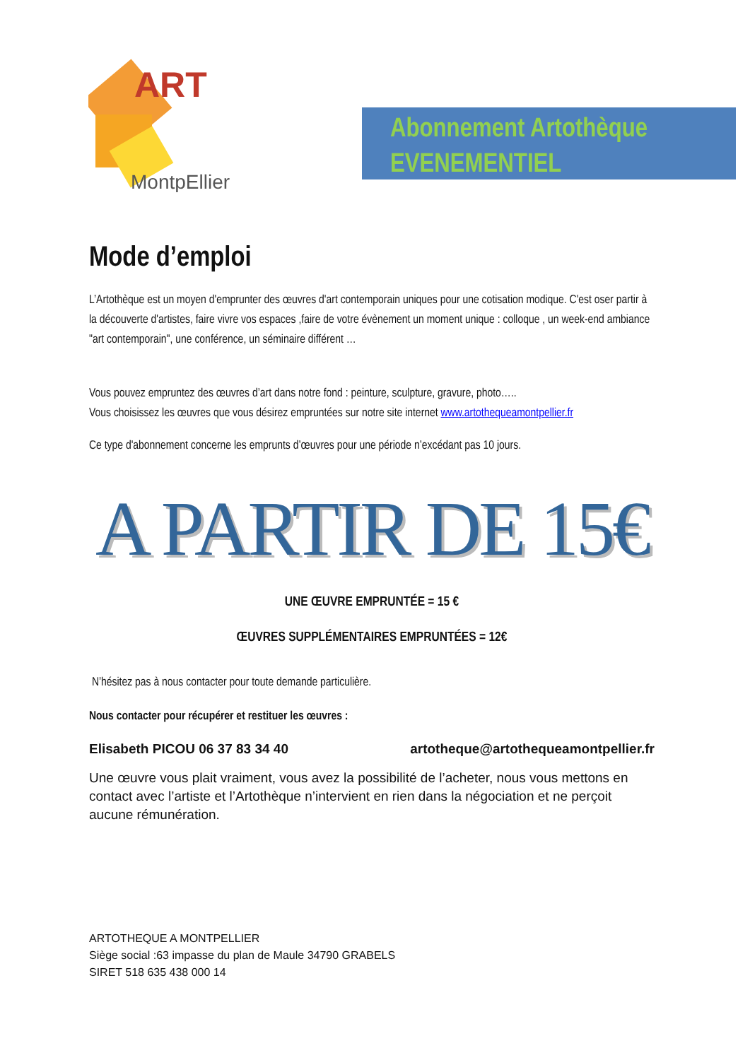ART
MontpEllier
Abonnement Artothèque
EVENEMENTIEL
Mode d’emploi
L’Artothèque est un moyen d'emprunter des œuvres d'art contemporain uniques pour une cotisation modique. C'est oser partir à la découverte d'artistes, faire vivre vos espaces ,faire de votre évènement un moment unique : colloque , un week-end ambiance "art contemporain", une conférence, un séminaire différent …
Vous pouvez empruntez des œuvres d’art dans notre fond : peinture, sculpture, gravure, photo…..
Vous choisissez les œuvres que vous désirez empruntées sur notre site internet www.artothequeamontpellier.fr
Ce type d'abonnement concerne les emprunts d’œuvres pour une période n’excédant pas 10 jours.
A PARTIR DE 15€
UNE ŒUVRE EMPRUNTÉE = 15 €
ŒUVRES SUPPLÉMENTAIRES EMPRUNTÉES = 12€
N’hésitez pas à nous contacter pour toute demande particulière.
Nous contacter pour récupérer et restituer les œuvres :
Elisabeth PICOU 06 37 83 34 40 artotheque@artothequeamontpellier.fr
Une œuvre vous plait vraiment, vous avez la possibilité de l’acheter, nous vous mettons en contact avec l’artiste et l’Artothèque n’intervient en rien dans la négociation et ne perçoit aucune rémunération.
ARTOTHEQUE A MONTPELLIER
Siège social :63 impasse du plan de Maule 34790 GRABELS
SIRET 518 635 438 000 14